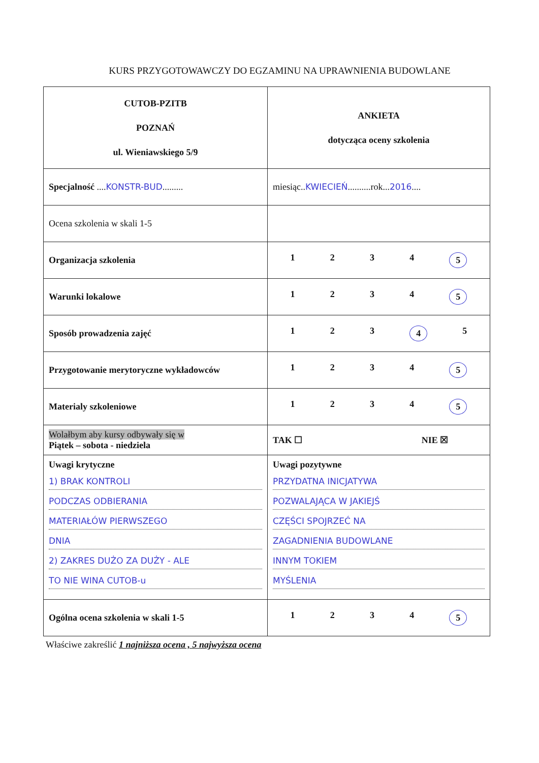KURS PRZYGOTOWAWCZY DO EGZAMINU NA UPRAWNIENIA BUDOWLANE
| CUTOB-PZITB POZNAŃ ul. Wieniawskiego 5/9 | ANKIETA dotycząca oceny szkolenia |
| Specjalność .... KONSTR-BUD ......... | miesiąc.. KWIECIEŃ ..........rok... 2016 .... |
| Ocena szkolenia w skali 1-5 | |
| Organizacja szkolenia | 1 2 3 4 5 |
| Warunki lokalowe | 1 2 3 4 5 |
| Sposób prowadzenia zajęć | 1 2 3 4 5 |
| Przygotowanie merytoryczne wykładowców | 1 2 3 4 5 |
| Materialy szkoleniowe | 1 2 3 4 5 |
| Wolałbym aby kursy odbywały się w Piątek – sobota - niedziela | TAK ☐ NIE ☒ |
| Uwagi krytyczne 1) BRAK KONTROLI PODCZAS ODBIERANIA MATERIAŁÓW PIERWSZEGO DNIA 2) ZAKRES DUŻO ZA DUŻY - ALE TO NIE WINA CUTOB-u | Uwagi pozytywne PRZYDATNA INICJATYWA POZWALAJĄCA W JAKIEJŚ CZĘŚCI SPOJRZEĆ NA ZAGADNIENIA BUDOWLANE INNYM TOKIEM MYŚLENIA |
| Ogólna ocena szkolenia w skali 1-5 | 1 2 3 4 5 |
Właściwe zakreślić 1 najniższa ocena , 5 najwyższa ocena